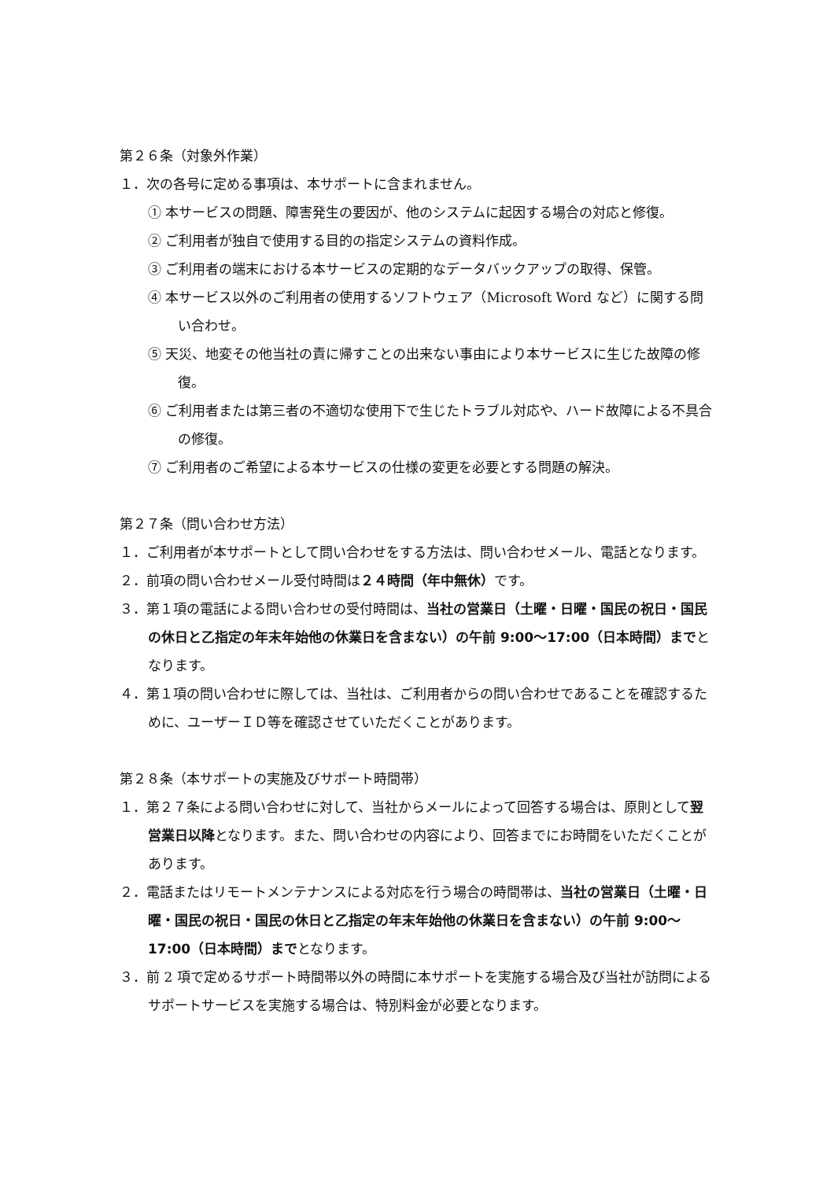第２６条（対象外作業）
１．次の各号に定める事項は、本サポートに含まれません。
① 本サービスの問題、障害発生の要因が、他のシステムに起因する場合の対応と修復。
② ご利用者が独自で使用する目的の指定システムの資料作成。
③ ご利用者の端末における本サービスの定期的なデータバックアップの取得、保管。
④ 本サービス以外のご利用者の使用するソフトウェア（Microsoft Word など）に関する問い合わせ。
⑤ 天災、地変その他当社の責に帰すことの出来ない事由により本サービスに生じた故障の修復。
⑥ ご利用者または第三者の不適切な使用下で生じたトラブル対応や、ハード故障による不具合の修復。
⑦ ご利用者のご希望による本サービスの仕様の変更を必要とする問題の解決。
第２７条（問い合わせ方法）
１．ご利用者が本サポートとして問い合わせをする方法は、問い合わせメール、電話となります。
２．前項の問い合わせメール受付時間は２４時間（年中無休）です。
３．第１項の電話による問い合わせの受付時間は、当社の営業日（土曜・日曜・国民の祝日・国民の休日と乙指定の年末年始他の休業日を含まない）の午前 9:00～17:00（日本時間）までとなります。
４．第１項の問い合わせに際しては、当社は、ご利用者からの問い合わせであることを確認するために、ユーザーＩＤ等を確認させていただくことがあります。
第２８条（本サポートの実施及びサポート時間帯）
１．第２７条による問い合わせに対して、当社からメールによって回答する場合は、原則として翌営業日以降となります。また、問い合わせの内容により、回答までにお時間をいただくことがあります。
２．電話またはリモートメンテナンスによる対応を行う場合の時間帯は、当社の営業日（土曜・日曜・国民の祝日・国民の休日と乙指定の年末年始他の休業日を含まない）の午前 9:00～17:00（日本時間）までとなります。
３．前 2 項で定めるサポート時間帯以外の時間に本サポートを実施する場合及び当社が訪問によるサポートサービスを実施する場合は、特別料金が必要となります。